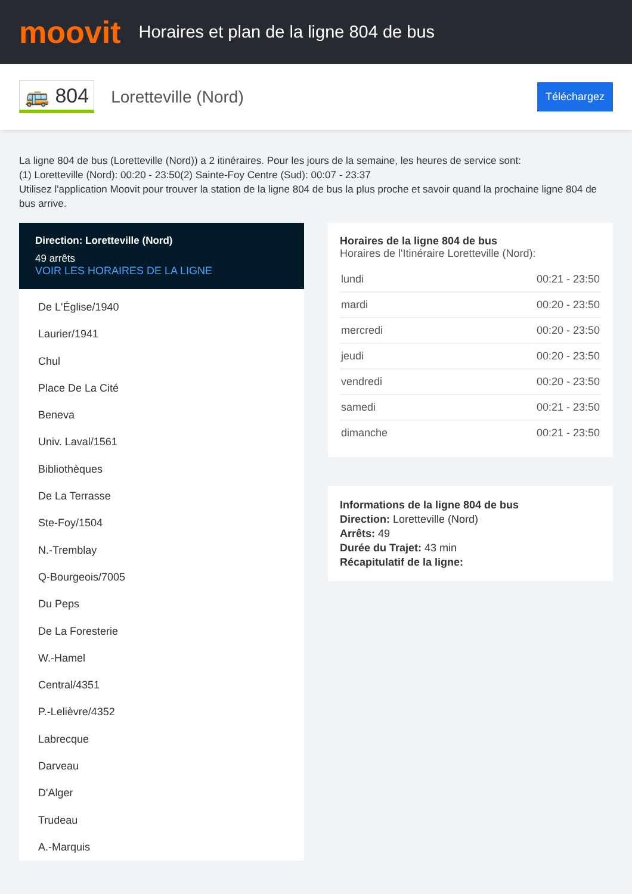moovit
Horaires et plan de la ligne 804 de bus
🚌 804 Loretteville (Nord) Téléchargez
La ligne 804 de bus (Loretteville (Nord)) a 2 itinéraires. Pour les jours de la semaine, les heures de service sont:
(1) Loretteville (Nord): 00:20 - 23:50(2) Sainte-Foy Centre (Sud): 00:07 - 23:37
Utilisez l'application Moovit pour trouver la station de la ligne 804 de bus la plus proche et savoir quand la prochaine ligne 804 de bus arrive.
Direction: Loretteville (Nord)
49 arrêts
VOIR LES HORAIRES DE LA LIGNE
De L'Église/1940
Laurier/1941
Chul
Place De La Cité
Beneva
Univ. Laval/1561
Bibliothèques
De La Terrasse
Ste-Foy/1504
N.-Tremblay
Q-Bourgeois/7005
Du Peps
De La Foresterie
W.-Hamel
Central/4351
P.-Lelièvre/4352
Labrecque
Darveau
D'Alger
Trudeau
A.-Marquis
Horaires de la ligne 804 de bus
Horaires de l'Itinéraire Loretteville (Nord):
| lundi | 00:21 - 23:50 |
| mardi | 00:20 - 23:50 |
| mercredi | 00:20 - 23:50 |
| jeudi | 00:20 - 23:50 |
| vendredi | 00:20 - 23:50 |
| samedi | 00:21 - 23:50 |
| dimanche | 00:21 - 23:50 |
Informations de la ligne 804 de bus
Direction: Loretteville (Nord)
Arrêts: 49
Durée du Trajet: 43 min
Récapitulatif de la ligne: